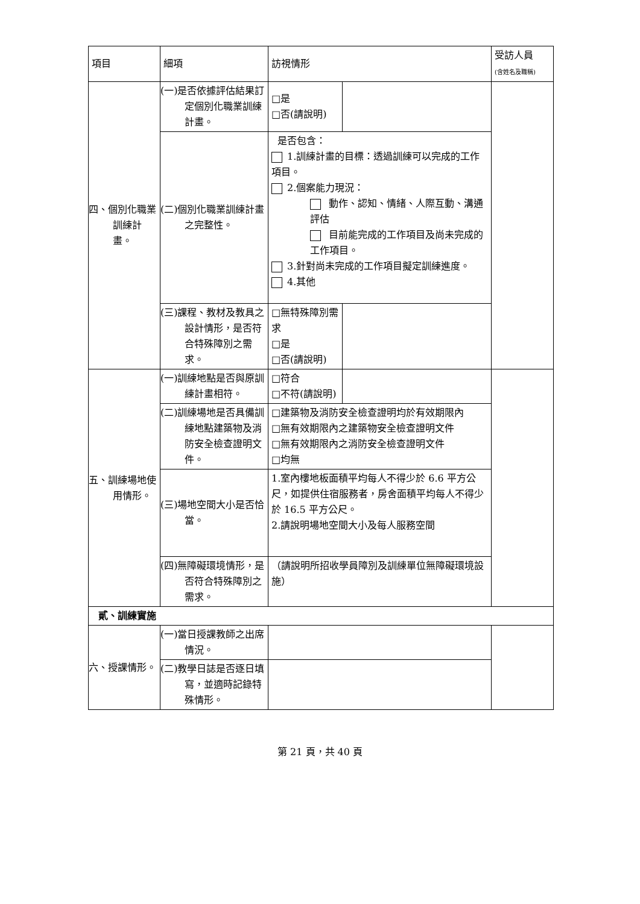| 項目 | 細項 | 訪視情形 | | 受訪人員 (含姓名及職稱) |
| --- | --- | --- | --- | --- |
| 四、個別化職業訓練計畫。 | (一)是否依據評估結果訂定個別化職業訓練計畫。 | □是 □否(請說明) | | |
| | (二)個別化職業訓練計畫之完整性。 | 是否包含： 1.訓練計畫的目標：透過訓練可以完成的工作項目。 2.個案能力現況： 動作、認知、情緒、人際互動、溝通評估 目前能完成的工作項目及尚未完成的工作項目。 3.針對尚未完成的工作項目擬定訓練進度。 4.其他 | | |
| | (三)課程、教材及教具之設計情形，是否符合特殊障別之需求。 | □無特殊障別需求 □是 □否(請說明) | | |
| 五、訓練場地使用情形。 | (一)訓練地點是否與原訓練計畫相符。 | □符合 □不符(請說明) | | |
| | (二)訓練場地是否具備訓練地點建築物及消防安全檢查證明文件。 | □建築物及消防安全檢查證明均於有效期限內 □無有效期限內之建築物安全檢查證明文件 □無有效期限內之消防安全檢查證明文件 □均無 | | |
| | (三)場地空間大小是否恰當。 | 1.室內樓地板面積平均每人不得少於 6.6 平方公尺，如提供住宿服務者，房舍面積平均每人不得少於 16.5 平方公尺。 2.請說明場地空間大小及每人服務空間 | | |
| | (四)無障礙環境情形，是否符合特殊障別之需求。 | （請說明所招收學員障別及訓練單位無障礙環境設施） | | |
| 貳、訓練實施 | | | | |
| 六、授課情形。 | (一)當日授課教師之出席情況。 | | | |
| | (二)教學日誌是否逐日填寫，並適時記錄特殊情形。 | | | |
第 21 頁，共 40 頁